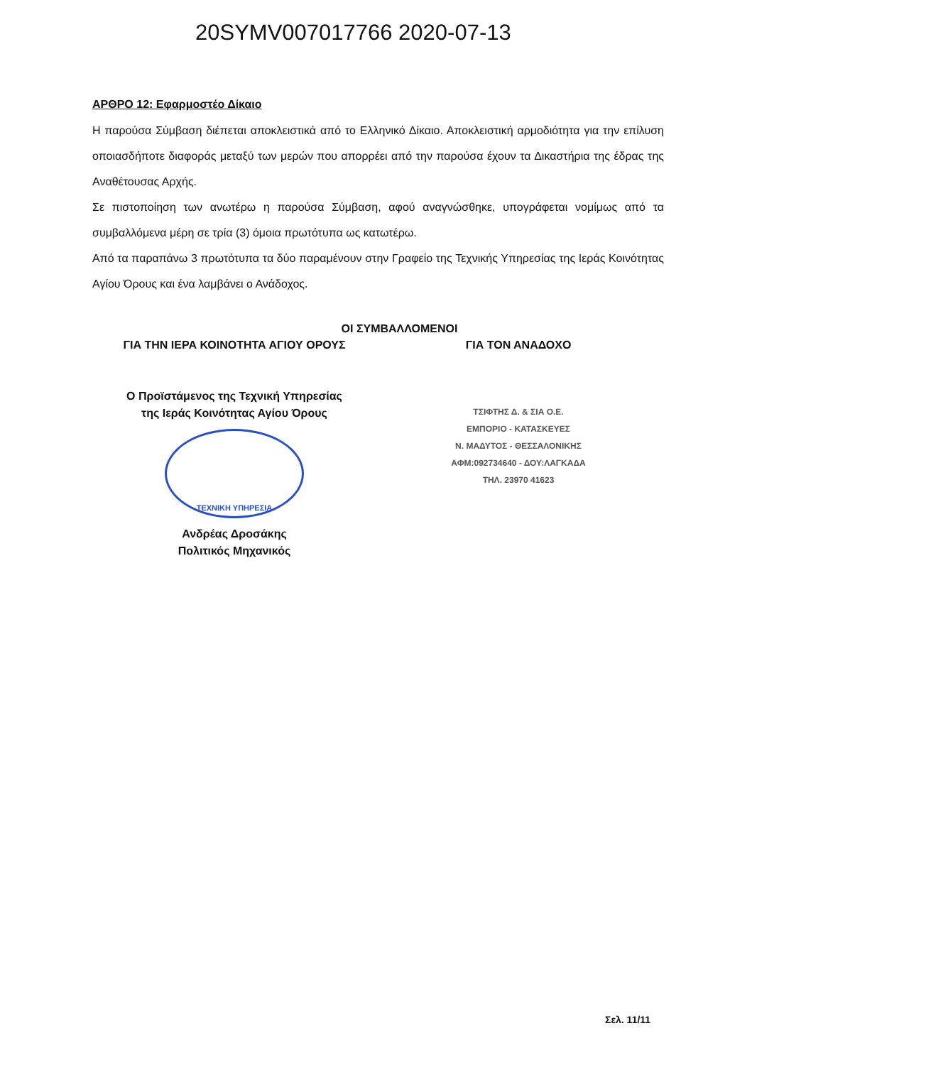20SYMV007017766 2020-07-13
ΑΡΘΡΟ 12: Εφαρμοστέο Δίκαιο
Η παρούσα Σύμβαση διέπεται αποκλειστικά από το Ελληνικό Δίκαιο. Αποκλειστική αρμοδιότητα για την επίλυση οποιασδήποτε διαφοράς μεταξύ των μερών που απορρέει από την παρούσα έχουν τα Δικαστήρια της έδρας της Αναθέτουσας Αρχής.
Σε πιστοποίηση των ανωτέρω η παρούσα Σύμβαση, αφού αναγνώσθηκε, υπογράφεται νομίμως από τα συμβαλλόμενα μέρη σε τρία (3) όμοια πρωτότυπα ως κατωτέρω.
Από τα παραπάνω 3 πρωτότυπα τα δύο παραμένουν στην Γραφείο της Τεχνικής Υπηρεσίας της Ιεράς Κοινότητας Αγίου Όρους και ένα λαμβάνει ο Ανάδοχος.
ΟΙ ΣΥΜΒΑΛΛΟΜΕΝΟΙ
ΓΙΑ ΤΗΝ ΙΕΡΑ ΚΟΙΝΟΤΗΤΑ ΑΓΙΟΥ ΟΡΟΥΣ
Ο Προϊστάμενος της Τεχνική Υπηρεσίας
της Ιεράς Κοινότητας Αγίου Όρους
ΤΕΧΝΙΚΗ ΥΠΗΡΕΣΙΑ
Ανδρέας Δροσάκης
Πολιτικός Μηχανικός
ΓΙΑ ΤΟΝ ΑΝΑΔΟΧΟ
ΤΣΙΦΤΗΣ Δ. & ΣΙΑ Ο.Ε.
ΕΜΠΟΡΙΟ - ΚΑΤΑΣΚΕΥΕΣ
Ν. ΜΑΔΥΤΟΣ - ΘΕΣΣΑΛΟΝΙΚΗΣ
ΑΦΜ:092734640 - ΔΟΥ:ΛΑΓΚΑΔΑ
ΤΗΛ. 23970 41623
Σελ. 11/11